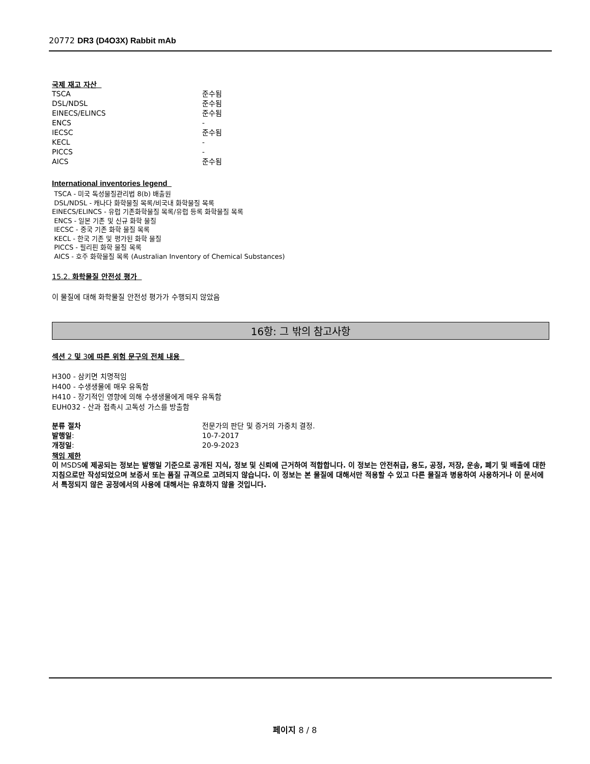20772 DR3 (D4O3X) Rabbit mAb
국제 재고 자산
| TSCA | 준수됨 |
| DSL/NDSL | 준수됨 |
| EINECS/ELINCS | 준수됨 |
| ENCS | - |
| IECSC | 준수됨 |
| KECL | - |
| PICCS | - |
| AICS | 준수됨 |
International inventories legend
TSCA - 미국 독성물질관리법 8(b) 배출원
DSL/NDSL - 캐나다 화학물질 목록/비국내 화학물질 목록
EINECS/ELINCS - 유럽 기존화학물질 목록/유럽 등록 화학물질 목록
ENCS - 일본 기존 및 신규 화학 물질
IECSC - 중국 기존 화학 물질 목록
KECL - 한국 기존 및 평가된 화학 물질
PICCS - 필리핀 화학 물질 목록
AICS - 호주 화학물질 목록 (Australian Inventory of Chemical Substances)
15.2. 화학물질 안전성 평가
이 물질에 대해 화학물질 안전성 평가가 수행되지 않았음
16항: 그 밖의 참고사항
섹션 2 및 3에 따른 위험 문구의 전체 내용
H300 - 삼키면 치명적임
H400 - 수생생물에 매우 유독함
H410 - 장기적인 영향에 의해 수생생물에게 매우 유독함
EUH032 - 산과 접촉시 고독성 가스를 방출함
| 분류 절차 | 전문가의 판단 및 증거의 가중치 결정. |
| 발행일 : | 10-7-2017 |
| 개정일 : | 20-9-2023 |
책임 제한
이 MSDS에 제공되는 정보는 발행일 기준으로 공개된 지식, 정보 및 신뢰에 근거하여 적합합니다. 이 정보는 안전취급, 용도, 공정, 저장, 운송, 폐기 및 배출에 대한 지침으로만 작성되었으며 보증서 또는 품질 규격으로 고려되지 않습니다. 이 정보는 본 물질에 대해서만 적용할 수 있고 다른 물질과 병용하여 사용하거나 이 문서에서 특정되지 않은 공정에서의 사용에 대해서는 유효하지 않을 것입니다.
페이지 8 / 8